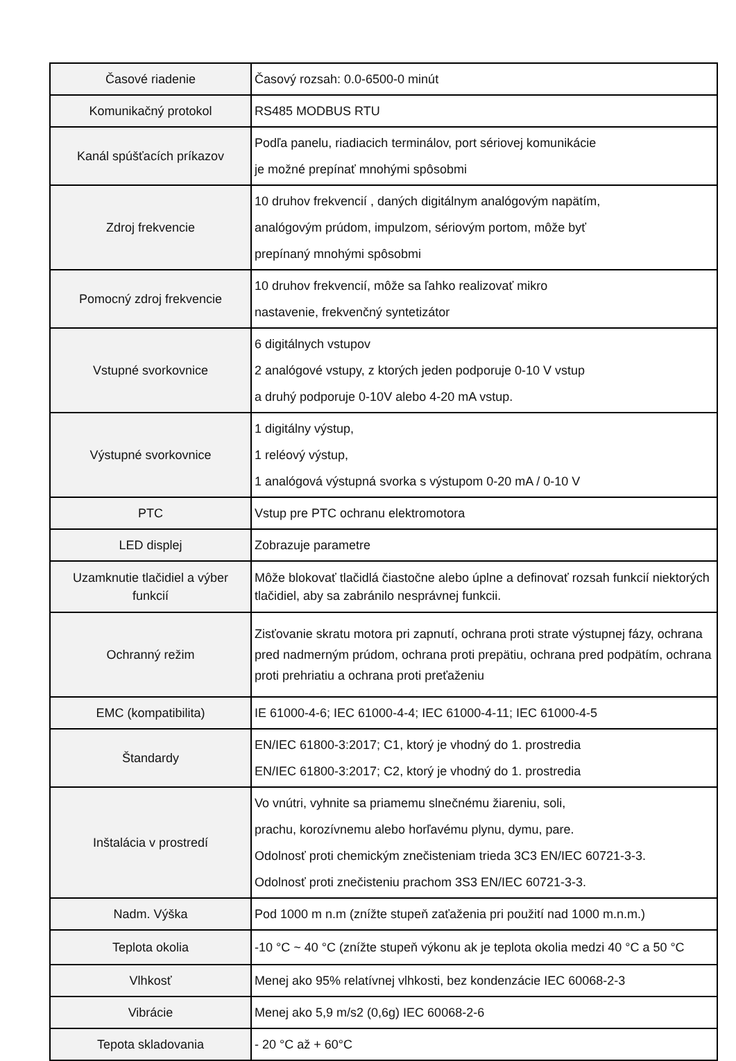| Časové riadenie | Časový rozsah: 0.0-6500-0 minút |
| Komunikačný protokol | RS485 MODBUS RTU |
| Kanál spúšťacích príkazov | Podľa panelu, riadiacich terminálov, port sériovej komunikácie je možné prepínať mnohými spôsobmi |
| Zdroj frekvencie | 10 druhov frekvencií , daných digitálnym analógovým napätím, analógovým prúdom, impulzom, sériovým portom, môže byť prepínaný mnohými spôsobmi |
| Pomocný zdroj frekvencie | 10 druhov frekvencií, môže sa ľahko realizovať mikro nastavenie, frekvenčný syntetizátor |
| Vstupné svorkovnice | 6 digitálnych vstupov 2 analógové vstupy, z ktorých jeden podporuje 0-10 V vstup a druhý podporuje 0-10V alebo 4-20 mA vstup. |
| Výstupné svorkovnice | 1 digitálny výstup, 1 reléový výstup, 1 analógová výstupná svorka s výstupom 0-20 mA / 0-10 V |
| PTC | Vstup pre PTC ochranu elektromotora |
| LED displej | Zobrazuje parametre |
| Uzamknutie tlačidiel a výber funkcií | Môže blokovať tlačidlá čiastočne alebo úplne a definovať rozsah funkcií niektorých tlačidiel, aby sa zabránilo nesprávnej funkcii. |
| Ochranný režim | Zisťovanie skratu motora pri zapnutí, ochrana proti strate výstupnej fázy, ochrana pred nadmerným prúdom, ochrana proti prepätiu, ochrana pred podpätím, ochrana proti prehriatiu a ochrana proti preťaženiu |
| EMC (kompatibilita) | IE 61000-4-6; IEC 61000-4-4; IEC 61000-4-11; IEC 61000-4-5 |
| Štandardy | EN/IEC 61800-3:2017; C1, ktorý je vhodný do 1. prostredia EN/IEC 61800-3:2017; C2, ktorý je vhodný do 1. prostredia |
| Inštalácia v prostredí | Vo vnútri, vyhnite sa priamemu slnečnému žiareniu, soli, prachu, korozívnemu alebo horľavému plynu, dymu, pare. Odolnosť proti chemickým znečisteniam trieda 3C3 EN/IEC 60721-3-3. Odolnosť proti znečisteniu prachom 3S3 EN/IEC 60721-3-3. |
| Nadm. Výška | Pod 1000 m n.m (znížte stupeň zaťaženia pri použití nad 1000 m.n.m.) |
| Teplota okolia | -10 °C ~ 40 °C (znížte stupeň výkonu ak je teplota okolia medzi 40 °C a 50 °C |
| Vlhkosť | Menej ako 95% relatívnej vlhkosti, bez kondenzácie IEC 60068-2-3 |
| Vibrácie | Menej ako 5,9 m/s2 (0,6g) IEC 60068-2-6 |
| Tepota skladovania | - 20 °C až + 60°C |